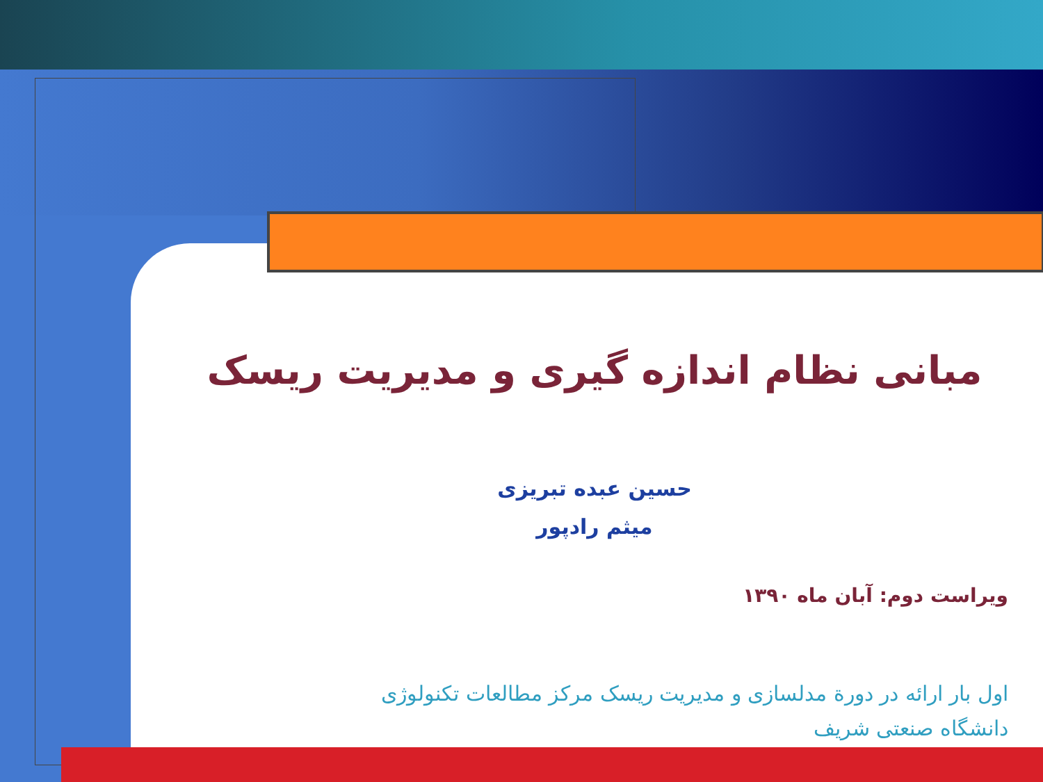مبانی نظام اندازه گیری و مدیریت ریسک
حسین عبده تبریزی
میثم رادپور
ویراست دوم: آبان ماه ۱۳۹۰
اول بار ارائه در دورة مدلسازی و مدیریت ریسک مرکز مطالعات تکنولوژی
دانشگاه صنعتی شریف